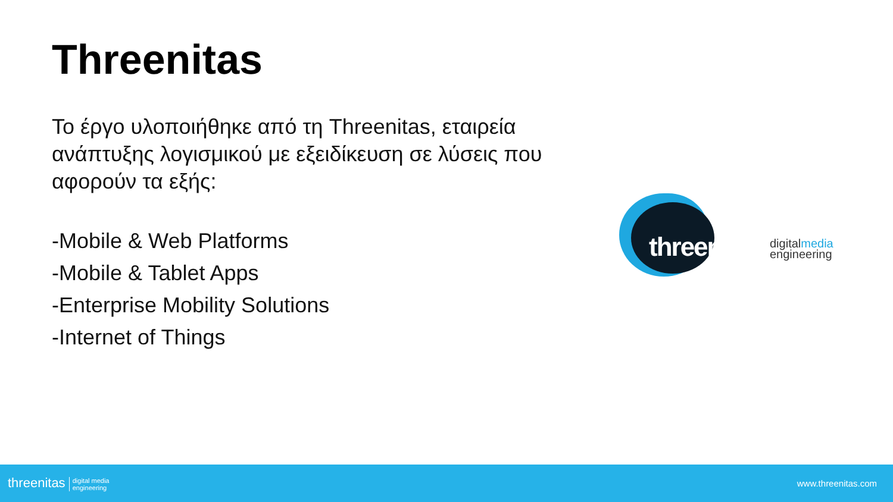Threenitas
Το έργο υλοποιήθηκε από τη Threenitas, εταιρεία ανάπτυξης λογισμικού με εξειδίκευση σε λύσεις που αφορούν τα εξής:
-Mobile & Web Platforms
-Mobile & Tablet Apps
-Enterprise Mobility Solutions
-Internet of Things
threenitas
digitalmedia
engineering
threenitas digital media
engineering
www.threenitas.com